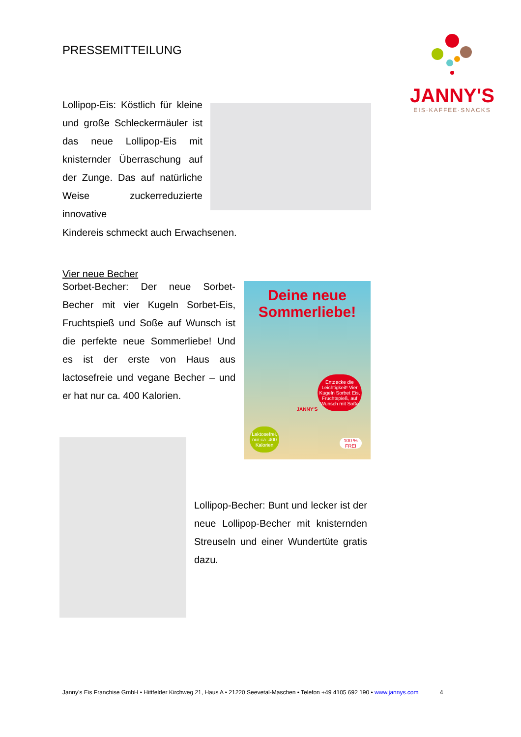PRESSEMITTEILUNG
JANNY'S
EIS·KAFFEE·SNACKS
Lollipop-Eis: Köstlich für kleine und große Schleckermäuler ist das neue Lollipop-Eis mit knisternder Überraschung auf der Zunge. Das auf natürliche Weise zuckerreduzierte innovative
Kindereis schmeckt auch Erwachsenen.
Vier neue Becher
Sorbet-Becher: Der neue Sorbet-Becher mit vier Kugeln Sorbet-Eis, Fruchtspieß und Soße auf Wunsch ist die perfekte neue Sommerliebe! Und es ist der erste von Haus aus lactosefreie und vegane Becher – und er hat nur ca. 400 Kalorien.
Deine neue Sommerliebe!
Entdecke die Leichtigkeit! Vier Kugeln Sorbet Eis, Fruchtspieß, auf Wunsch mit Soße
JANNY'S
Laktosefrei, nur ca. 400 Kalorien
100 % FREI
Lollipop-Becher: Bunt und lecker ist der neue Lollipop-Becher mit knisternden Streuseln und einer Wundertüte gratis dazu.
Janny’s Eis Franchise GmbH • Hittfelder Kirchweg 21, Haus A • 21220 Seevetal-Maschen • Telefon +49 4105 692 190 • www.jannys.com 4